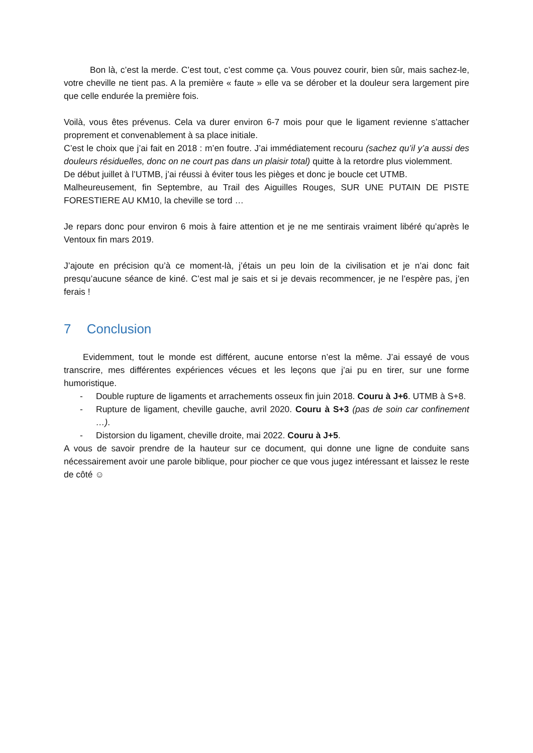Bon là, c’est la merde. C’est tout, c’est comme ça. Vous pouvez courir, bien sûr, mais sachez-le, votre cheville ne tient pas. A la première « faute » elle va se dérober et la douleur sera largement pire que celle endurée la première fois.
Voilà, vous êtes prévenus. Cela va durer environ 6-7 mois pour que le ligament revienne s’attacher proprement et convenablement à sa place initiale.
C’est le choix que j’ai fait en 2018 : m’en foutre. J’ai immédiatement recouru (sachez qu’il y’a aussi des douleurs résiduelles, donc on ne court pas dans un plaisir total) quitte à la retordre plus violemment.
De début juillet à l’UTMB, j’ai réussi à éviter tous les pièges et donc je boucle cet UTMB.
Malheureusement, fin Septembre, au Trail des Aiguilles Rouges, SUR UNE PUTAIN DE PISTE FORESTIERE AU KM10, la cheville se tord …
Je repars donc pour environ 6 mois à faire attention et je ne me sentirais vraiment libéré qu’après le Ventoux fin mars 2019.
J’ajoute en précision qu’à ce moment-là, j’étais un peu loin de la civilisation et je n’ai donc fait presqu’aucune séance de kiné. C’est mal je sais et si je devais recommencer, je ne l’espère pas, j’en ferais !
7 Conclusion
Evidemment, tout le monde est différent, aucune entorse n’est la même. J’ai essayé de vous transcrire, mes différentes expériences vécues et les leçons que j’ai pu en tirer, sur une forme humoristique.
- Double rupture de ligaments et arrachements osseux fin juin 2018. Couru à J+6. UTMB à S+8.
- Rupture de ligament, cheville gauche, avril 2020. Couru à S+3 (pas de soin car confinement …).
- Distorsion du ligament, cheville droite, mai 2022. Couru à J+5.
A vous de savoir prendre de la hauteur sur ce document, qui donne une ligne de conduite sans nécessairement avoir une parole biblique, pour piocher ce que vous jugez intéressant et laissez le reste de côté ☺